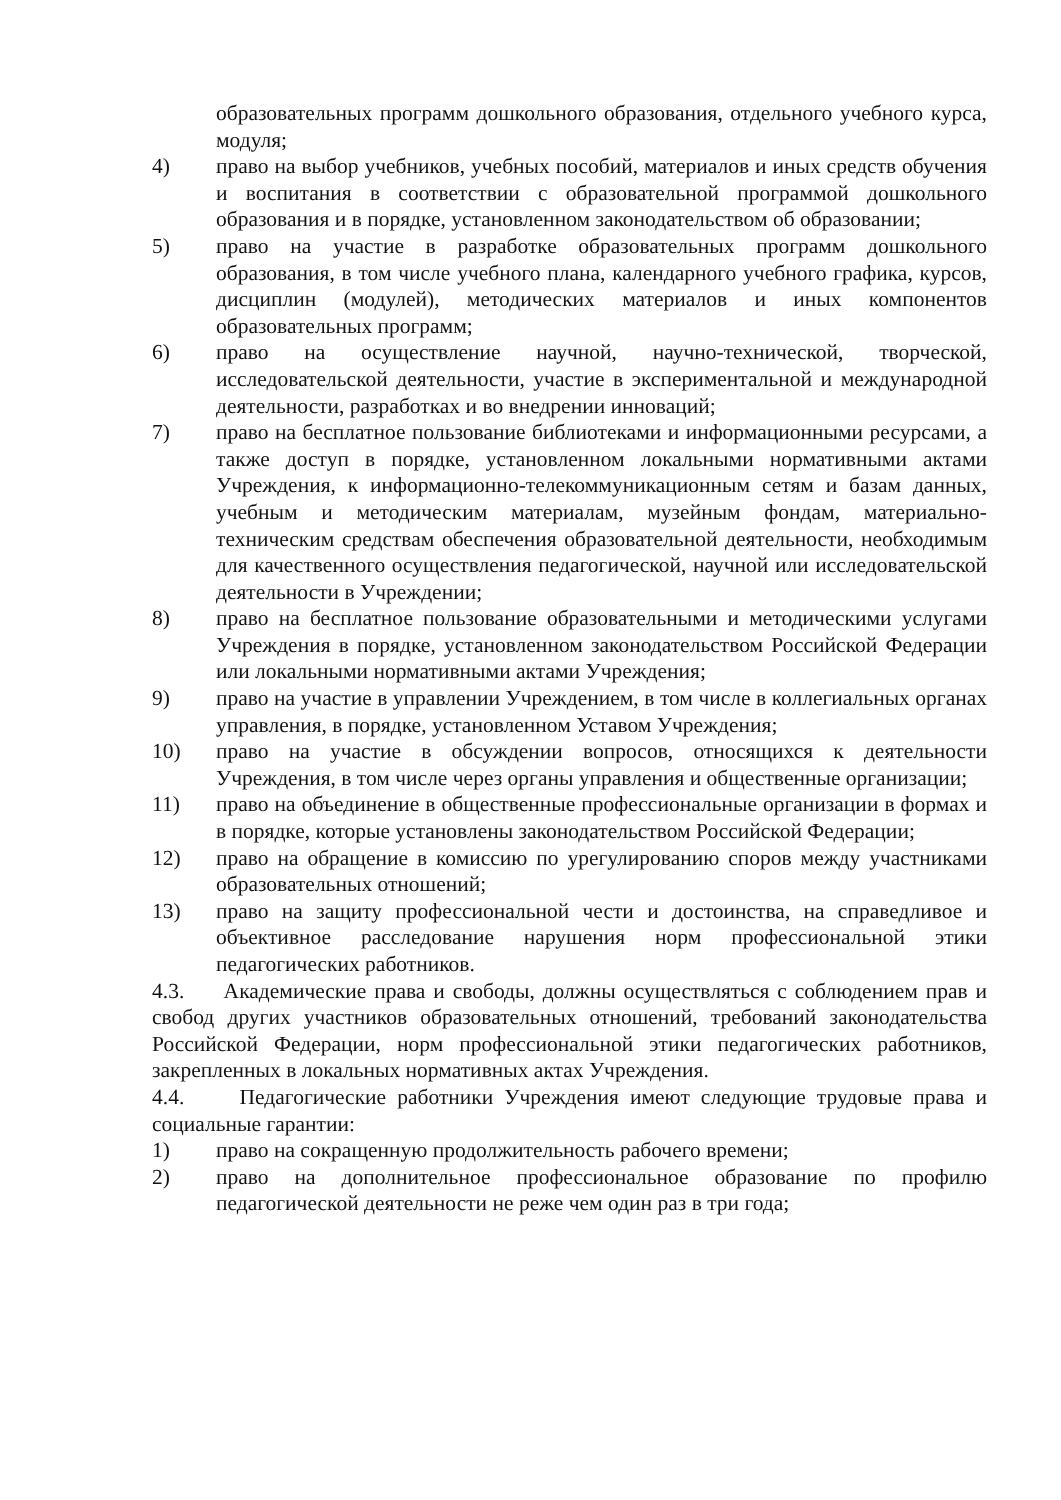образовательных программ дошкольного образования, отдельного учебного курса, модуля;
4) право на выбор учебников, учебных пособий, материалов и иных средств обучения и воспитания в соответствии с образовательной программой дошкольного образования и в порядке, установленном законодательством об образовании;
5) право на участие в разработке образовательных программ дошкольного образования, в том числе учебного плана, календарного учебного графика, курсов, дисциплин (модулей), методических материалов и иных компонентов образовательных программ;
6) право на осуществление научной, научно-технической, творческой, исследовательской деятельности, участие в экспериментальной и международной деятельности, разработках и во внедрении инноваций;
7) право на бесплатное пользование библиотеками и информационными ресурсами, а также доступ в порядке, установленном локальными нормативными актами Учреждения, к информационно-телекоммуникационным сетям и базам данных, учебным и методическим материалам, музейным фондам, материально-техническим средствам обеспечения образовательной деятельности, необходимым для качественного осуществления педагогической, научной или исследовательской деятельности в Учреждении;
8) право на бесплатное пользование образовательными и методическими услугами Учреждения в порядке, установленном законодательством Российской Федерации или локальными нормативными актами Учреждения;
9) право на участие в управлении Учреждением, в том числе в коллегиальных органах управления, в порядке, установленном Уставом Учреждения;
10) право на участие в обсуждении вопросов, относящихся к деятельности Учреждения, в том числе через органы управления и общественные организации;
11) право на объединение в общественные профессиональные организации в формах и в порядке, которые установлены законодательством Российской Федерации;
12) право на обращение в комиссию по урегулированию споров между участниками образовательных отношений;
13) право на защиту профессиональной чести и достоинства, на справедливое и объективное расследование нарушения норм профессиональной этики педагогических работников.
4.3. Академические права и свободы, должны осуществляться с соблюдением прав и свобод других участников образовательных отношений, требований законодательства Российской Федерации, норм профессиональной этики педагогических работников, закрепленных в локальных нормативных актах Учреждения.
4.4. Педагогические работники Учреждения имеют следующие трудовые права и социальные гарантии:
1) право на сокращенную продолжительность рабочего времени;
2) право на дополнительное профессиональное образование по профилю педагогической деятельности не реже чем один раз в три года;